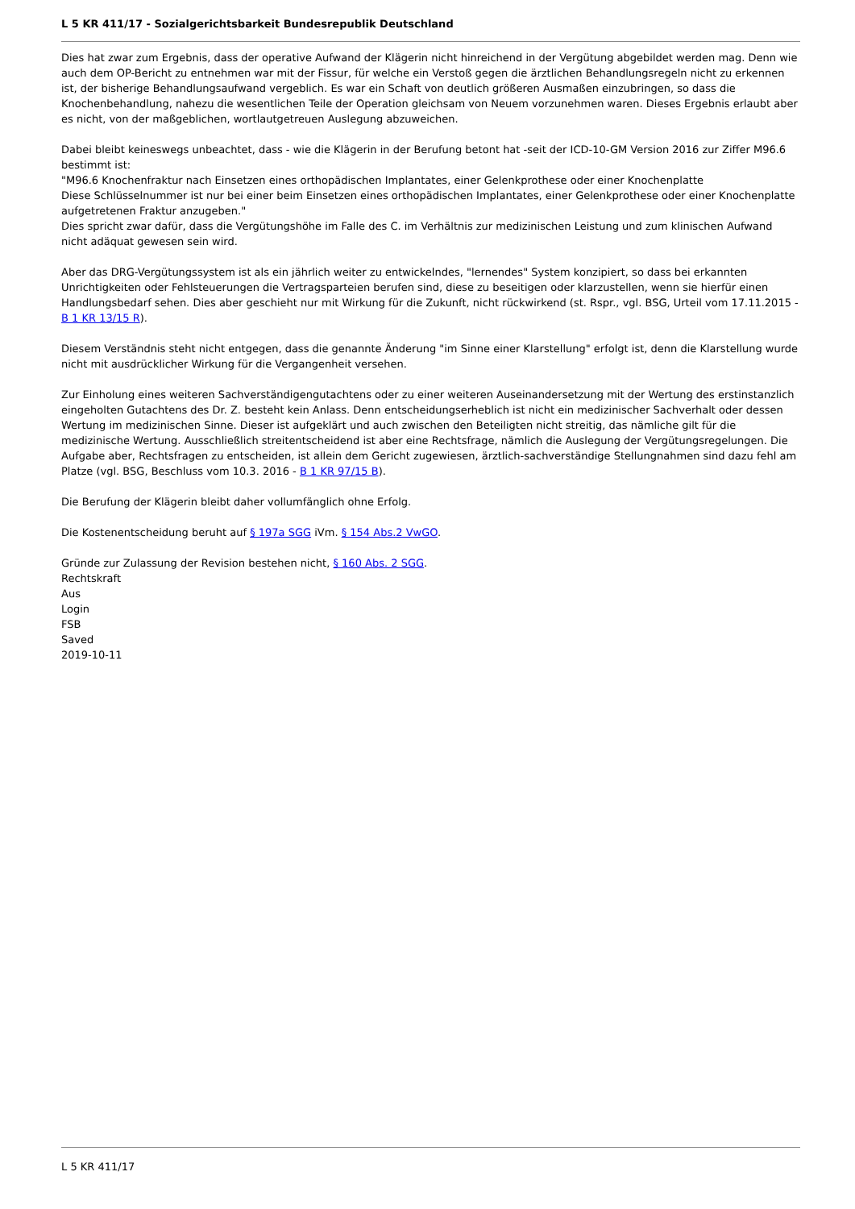L 5 KR 411/17 - Sozialgerichtsbarkeit Bundesrepublik Deutschland
Dies hat zwar zum Ergebnis, dass der operative Aufwand der Klägerin nicht hinreichend in der Vergütung abgebildet werden mag. Denn wie auch dem OP-Bericht zu entnehmen war mit der Fissur, für welche ein Verstoß gegen die ärztlichen Behandlungsregeln nicht zu erkennen ist, der bisherige Behandlungsaufwand vergeblich. Es war ein Schaft von deutlich größeren Ausmaßen einzubringen, so dass die Knochenbehandlung, nahezu die wesentlichen Teile der Operation gleichsam von Neuem vorzunehmen waren. Dieses Ergebnis erlaubt aber es nicht, von der maßgeblichen, wortlautgetreuen Auslegung abzuweichen.
Dabei bleibt keineswegs unbeachtet, dass - wie die Klägerin in der Berufung betont hat -seit der ICD-10-GM Version 2016 zur Ziffer M96.6 bestimmt ist:
"M96.6 Knochenfraktur nach Einsetzen eines orthopädischen Implantates, einer Gelenkprothese oder einer Knochenplatte
Diese Schlüsselnummer ist nur bei einer beim Einsetzen eines orthopädischen Implantates, einer Gelenkprothese oder einer Knochenplatte aufgetretenen Fraktur anzugeben."
Dies spricht zwar dafür, dass die Vergütungshöhe im Falle des C. im Verhältnis zur medizinischen Leistung und zum klinischen Aufwand nicht adäquat gewesen sein wird.
Aber das DRG-Vergütungssystem ist als ein jährlich weiter zu entwickelndes, "lernendes" System konzipiert, so dass bei erkannten Unrichtigkeiten oder Fehlsteuerungen die Vertragsparteien berufen sind, diese zu beseitigen oder klarzustellen, wenn sie hierfür einen Handlungsbedarf sehen. Dies aber geschieht nur mit Wirkung für die Zukunft, nicht rückwirkend (st. Rspr., vgl. BSG, Urteil vom 17.11.2015 - B 1 KR 13/15 R).
Diesem Verständnis steht nicht entgegen, dass die genannte Änderung "im Sinne einer Klarstellung" erfolgt ist, denn die Klarstellung wurde nicht mit ausdrücklicher Wirkung für die Vergangenheit versehen.
Zur Einholung eines weiteren Sachverständigengutachtens oder zu einer weiteren Auseinandersetzung mit der Wertung des erstinstanzlich eingeholten Gutachtens des Dr. Z. besteht kein Anlass. Denn entscheidungserheblich ist nicht ein medizinischer Sachverhalt oder dessen Wertung im medizinischen Sinne. Dieser ist aufgeklärt und auch zwischen den Beteiligten nicht streitig, das nämliche gilt für die medizinische Wertung. Ausschließlich streitentscheidend ist aber eine Rechtsfrage, nämlich die Auslegung der Vergütungsregelungen. Die Aufgabe aber, Rechtsfragen zu entscheiden, ist allein dem Gericht zugewiesen, ärztlich-sachverständige Stellungnahmen sind dazu fehl am Platze (vgl. BSG, Beschluss vom 10.3. 2016 - B 1 KR 97/15 B).
Die Berufung der Klägerin bleibt daher vollumfänglich ohne Erfolg.
Die Kostenentscheidung beruht auf § 197a SGG iVm. § 154 Abs.2 VwGO.
Gründe zur Zulassung der Revision bestehen nicht, § 160 Abs. 2 SGG.
Rechtskraft
Aus
Login
FSB
Saved
2019-10-11
L 5 KR 411/17